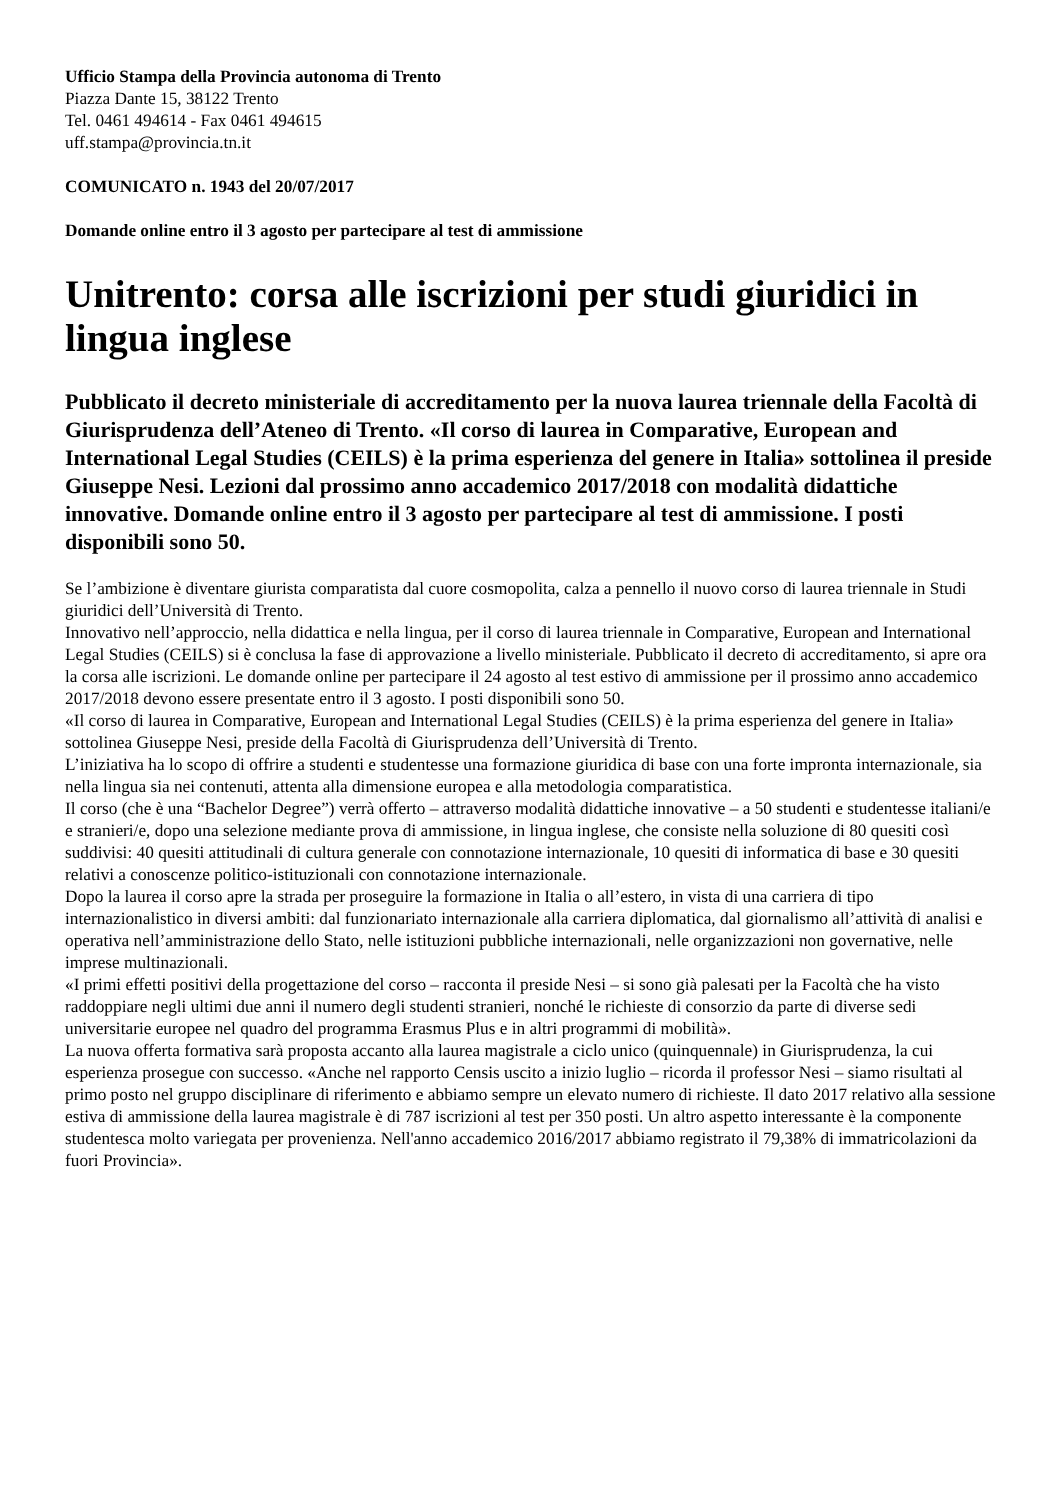Ufficio Stampa della Provincia autonoma di Trento
Piazza Dante 15, 38122 Trento
Tel. 0461 494614 - Fax 0461 494615
uff.stampa@provincia.tn.it
COMUNICATO n. 1943 del 20/07/2017
Domande online entro il 3 agosto per partecipare al test di ammissione
Unitrento: corsa alle iscrizioni per studi giuridici in lingua inglese
Pubblicato il decreto ministeriale di accreditamento per la nuova laurea triennale della Facoltà di Giurisprudenza dell’Ateneo di Trento. «Il corso di laurea in Comparative, European and International Legal Studies (CEILS) è la prima esperienza del genere in Italia» sottolinea il preside Giuseppe Nesi. Lezioni dal prossimo anno accademico 2017/2018 con modalità didattiche innovative. Domande online entro il 3 agosto per partecipare al test di ammissione. I posti disponibili sono 50.
Se l’ambizione è diventare giurista comparatista dal cuore cosmopolita, calza a pennello il nuovo corso di laurea triennale in Studi giuridici dell’Università di Trento.
Innovativo nell’approccio, nella didattica e nella lingua, per il corso di laurea triennale in Comparative, European and International Legal Studies (CEILS) si è conclusa la fase di approvazione a livello ministeriale. Pubblicato il decreto di accreditamento, si apre ora la corsa alle iscrizioni. Le domande online per partecipare il 24 agosto al test estivo di ammissione per il prossimo anno accademico 2017/2018 devono essere presentate entro il 3 agosto. I posti disponibili sono 50.
«Il corso di laurea in Comparative, European and International Legal Studies (CEILS) è la prima esperienza del genere in Italia» sottolinea Giuseppe Nesi, preside della Facoltà di Giurisprudenza dell’Università di Trento.
L’iniziativa ha lo scopo di offrire a studenti e studentesse una formazione giuridica di base con una forte impronta internazionale, sia nella lingua sia nei contenuti, attenta alla dimensione europea e alla metodologia comparatistica.
Il corso (che è una “Bachelor Degree”) verrà offerto – attraverso modalità didattiche innovative – a 50 studenti e studentesse italiani/e e stranieri/e, dopo una selezione mediante prova di ammissione, in lingua inglese, che consiste nella soluzione di 80 quesiti così suddivisi: 40 quesiti attitudinali di cultura generale con connotazione internazionale, 10 quesiti di informatica di base e 30 quesiti relativi a conoscenze politico-istituzionali con connotazione internazionale.
Dopo la laurea il corso apre la strada per proseguire la formazione in Italia o all’estero, in vista di una carriera di tipo internazionalistico in diversi ambiti: dal funzionariato internazionale alla carriera diplomatica, dal giornalismo all’attività di analisi e operativa nell’amministrazione dello Stato, nelle istituzioni pubbliche internazionali, nelle organizzazioni non governative, nelle imprese multinazionali.
«I primi effetti positivi della progettazione del corso – racconta il preside Nesi – si sono già palesati per la Facoltà che ha visto raddoppiare negli ultimi due anni il numero degli studenti stranieri, nonché le richieste di consorzio da parte di diverse sedi universitarie europee nel quadro del programma Erasmus Plus e in altri programmi di mobilità».
La nuova offerta formativa sarà proposta accanto alla laurea magistrale a ciclo unico (quinquennale) in Giurisprudenza, la cui esperienza prosegue con successo. «Anche nel rapporto Censis uscito a inizio luglio – ricorda il professor Nesi – siamo risultati al primo posto nel gruppo disciplinare di riferimento e abbiamo sempre un elevato numero di richieste. Il dato 2017 relativo alla sessione estiva di ammissione della laurea magistrale è di 787 iscrizioni al test per 350 posti. Un altro aspetto interessante è la componente studentesca molto variegata per provenienza. Nell'anno accademico 2016/2017 abbiamo registrato il 79,38% di immatricolazioni da fuori Provincia».